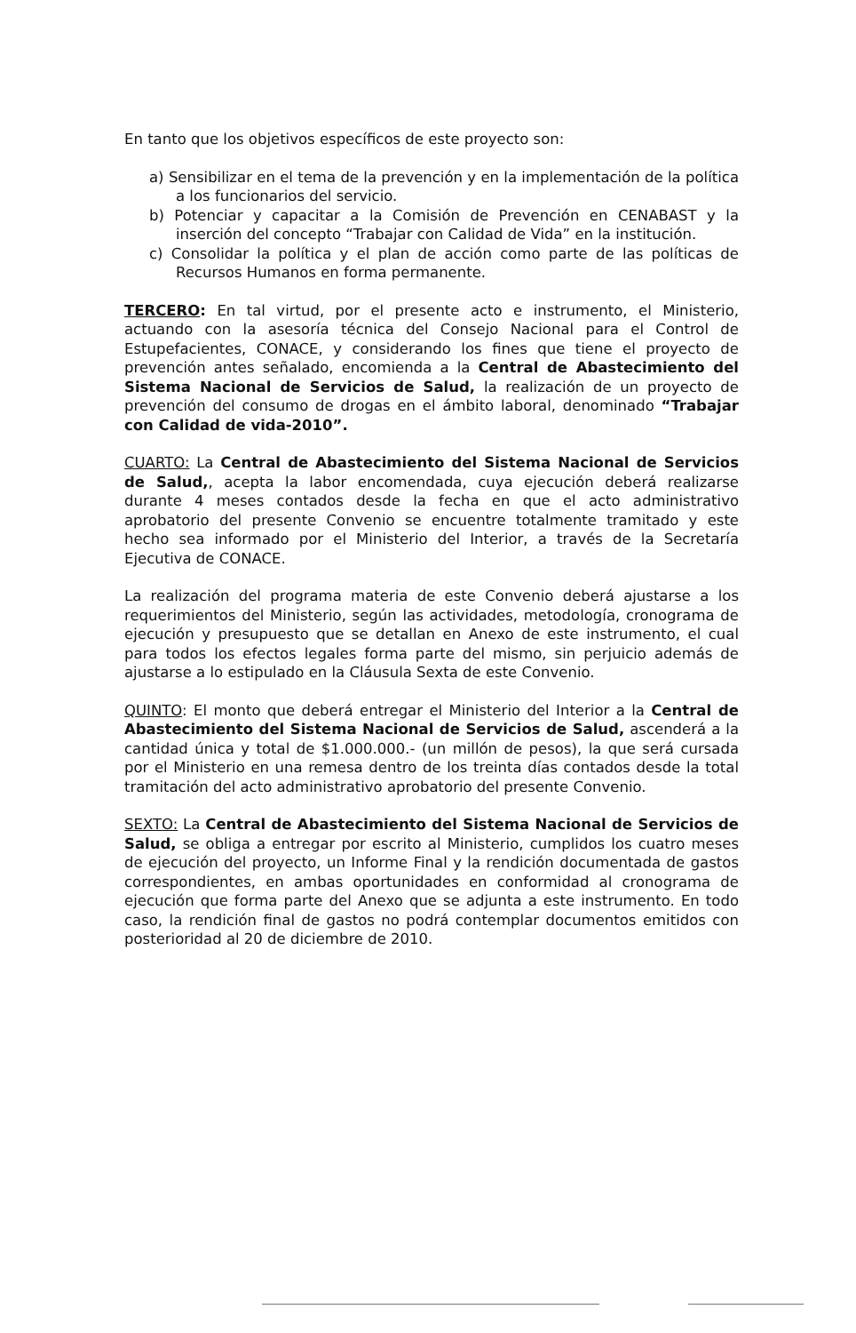En tanto que los objetivos específicos de este proyecto son:
a) Sensibilizar en el tema de la prevención y en la implementación de la política a los funcionarios del servicio.
b) Potenciar y capacitar a la Comisión de Prevención en CENABAST y la inserción del concepto “Trabajar con Calidad de Vida” en la institución.
c) Consolidar la política y el plan de acción como parte de las políticas de Recursos Humanos en forma permanente.
TERCERO: En tal virtud, por el presente acto e instrumento, el Ministerio, actuando con la asesoría técnica del Consejo Nacional para el Control de Estupefacientes, CONACE, y considerando los fines que tiene el proyecto de prevención antes señalado, encomienda a la Central de Abastecimiento del Sistema Nacional de Servicios de Salud, la realización de un proyecto de prevención del consumo de drogas en el ámbito laboral, denominado “Trabajar con Calidad de vida-2010”.
CUARTO: La Central de Abastecimiento del Sistema Nacional de Servicios de Salud,, acepta la labor encomendada, cuya ejecución deberá realizarse durante 4 meses contados desde la fecha en que el acto administrativo aprobatorio del presente Convenio se encuentre totalmente tramitado y este hecho sea informado por el Ministerio del Interior, a través de la Secretaría Ejecutiva de CONACE.
La realización del programa materia de este Convenio deberá ajustarse a los requerimientos del Ministerio, según las actividades, metodología, cronograma de ejecución y presupuesto que se detallan en Anexo de este instrumento, el cual para todos los efectos legales forma parte del mismo, sin perjuicio además de ajustarse a lo estipulado en la Cláusula Sexta de este Convenio.
QUINTO: El monto que deberá entregar el Ministerio del Interior a la Central de Abastecimiento del Sistema Nacional de Servicios de Salud, ascenderá a la cantidad única y total de $1.000.000.- (un millón de pesos), la que será cursada por el Ministerio en una remesa dentro de los treinta días contados desde la total tramitación del acto administrativo aprobatorio del presente Convenio.
SEXTO: La Central de Abastecimiento del Sistema Nacional de Servicios de Salud, se obliga a entregar por escrito al Ministerio, cumplidos los cuatro meses de ejecución del proyecto, un Informe Final y la rendición documentada de gastos correspondientes, en ambas oportunidades en conformidad al cronograma de ejecución que forma parte del Anexo que se adjunta a este instrumento. En todo caso, la rendición final de gastos no podrá contemplar documentos emitidos con posterioridad al 20 de diciembre de 2010.